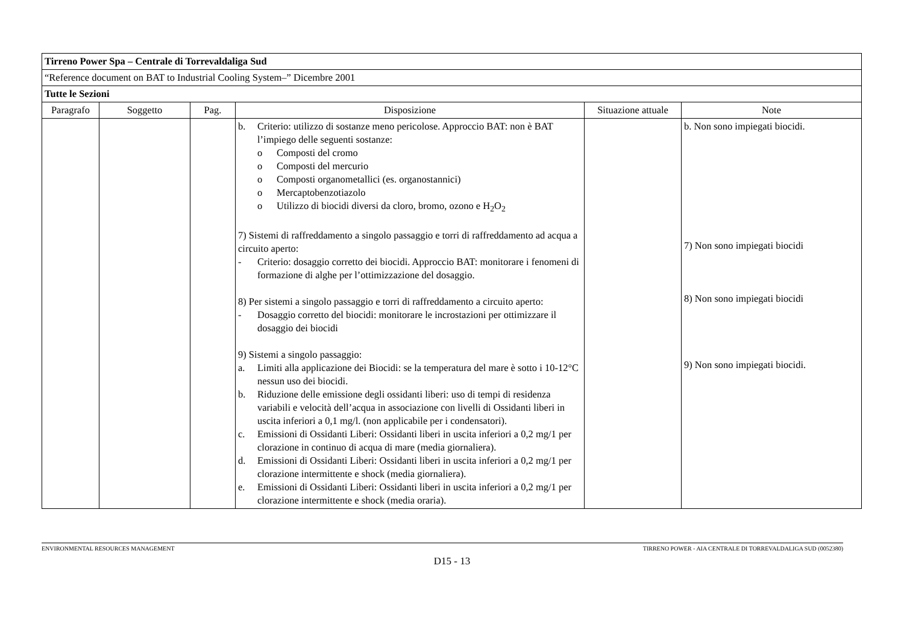| Tirreno Power Spa – Centrale di Torrevaldaliga Sud | | | | | |
| “Reference document on BAT to Industrial Cooling System–” Dicembre 2001 | | | | | |
| Tutte le Sezioni | | | | | |
| Paragrafo | Soggetto | Pag. | Disposizione | Situazione attuale | Note |
| | | | b. Criterio: utilizzo di sostanze meno pericolose. Approccio BAT: non è BAT l’impiego delle seguenti sostanze: o Composti del cromo o Composti del mercurio o Composti organometallici (es. organostannici) o Mercaptobenzotiazolo o Utilizzo di biocidi diversi da cloro, bromo, ozono e H<sub>2</sub>O<sub>2</sub> 7) Sistemi di raffreddamento a singolo passaggio e torri di raffreddamento ad acqua a circuito aperto: - Criterio: dosaggio corretto dei biocidi. Approccio BAT: monitorare i fenomeni di formazione di alghe per l’ottimizzazione del dosaggio. 8) Per sistemi a singolo passaggio e torri di raffreddamento a circuito aperto: - Dosaggio corretto del biocidi: monitorare le incrostazioni per ottimizzare il dosaggio dei biocidi 9) Sistemi a singolo passaggio: a. Limiti alla applicazione dei Biocidi: se la temperatura del mare è sotto i 10-12°C nessun uso dei biocidi. b. Riduzione delle emissione degli ossidanti liberi: uso di tempi di residenza variabili e velocità dell’acqua in associazione con livelli di Ossidanti liberi in uscita inferiori a 0,1 mg/l. (non applicabile per i condensatori). c. Emissioni di Ossidanti Liberi: Ossidanti liberi in uscita inferiori a 0,2 mg/1 per clorazione in continuo di acqua di mare (media giornaliera). d. Emissioni di Ossidanti Liberi: Ossidanti liberi in uscita inferiori a 0,2 mg/1 per clorazione intermittente e shock (media giornaliera). e. Emissioni di Ossidanti Liberi: Ossidanti liberi in uscita inferiori a 0,2 mg/1 per clorazione intermittente e shock (media oraria). | | b. Non sono impiegati biocidi. 7) Non sono impiegati biocidi 8) Non sono impiegati biocidi 9) Non sono impiegati biocidi. |
ENVIRONMENTAL RESOURCES MANAGEMENT TIRRENO POWER - AIA CENTRALE DI TORREVALDALIGA SUD (0052380)
D15 - 13